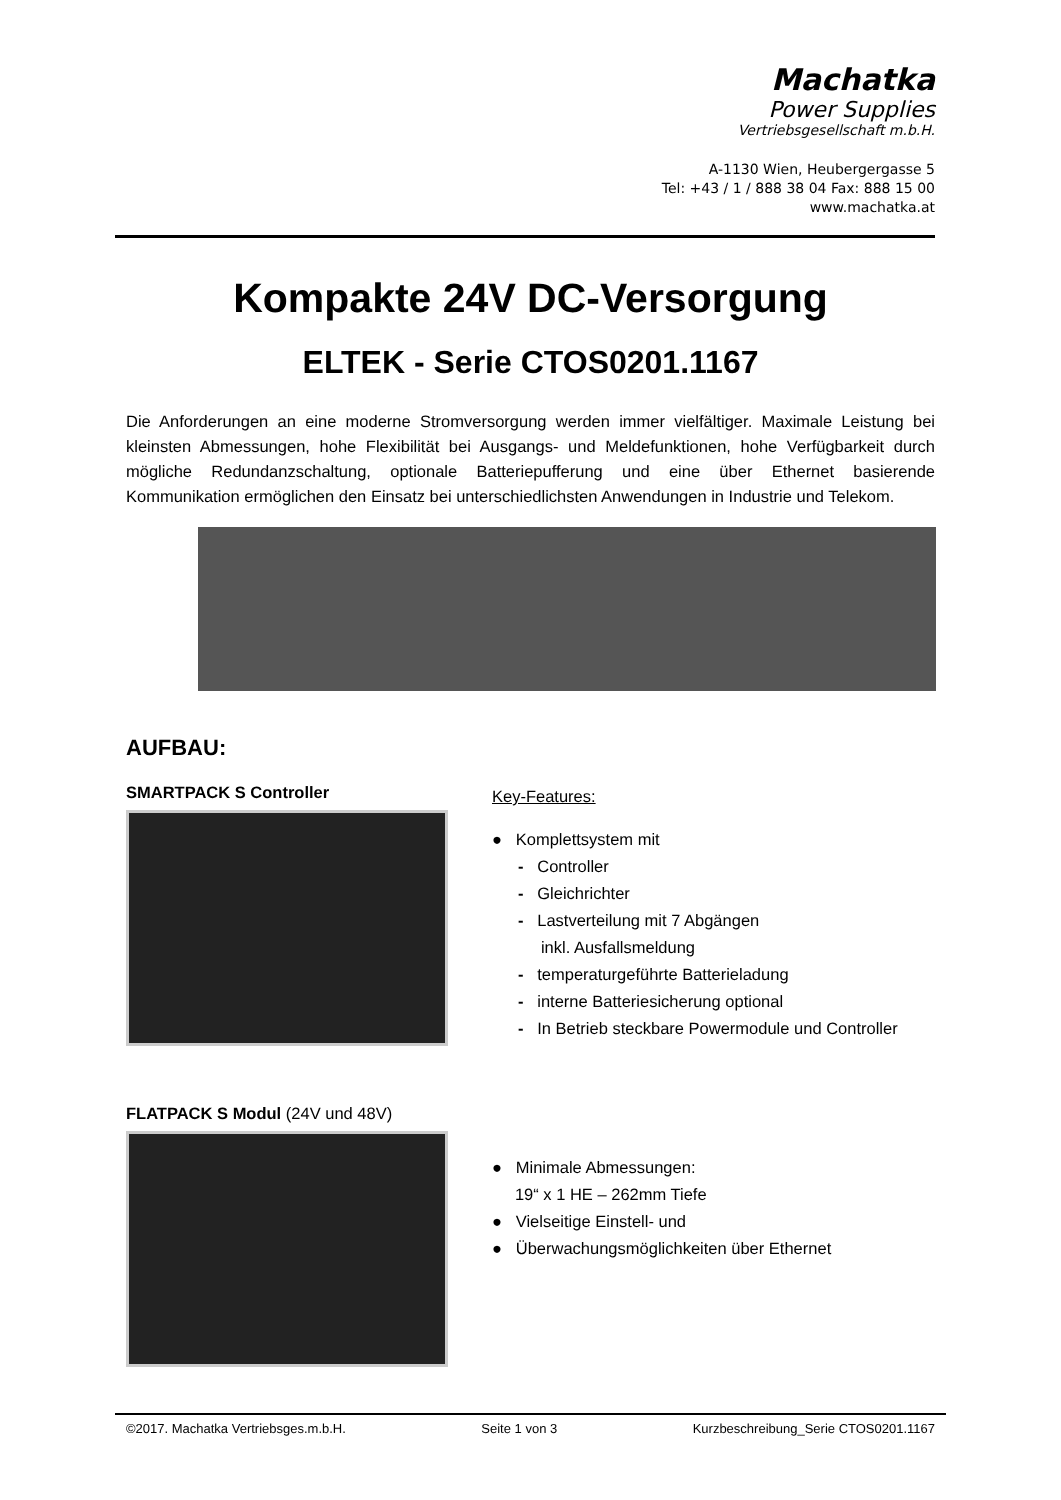Machatka
Power Supplies
Vertriebsgesellschaft m.b.H.
A-1130 Wien, Heubergergasse 5
Tel: +43 / 1 / 888 38 04 Fax: 888 15 00
www.machatka.at
Kompakte 24V DC-Versorgung
ELTEK - Serie CTOS0201.1167
Die Anforderungen an eine moderne Stromversorgung werden immer vielfältiger. Maximale Leistung bei kleinsten Abmessungen, hohe Flexibilität bei Ausgangs- und Meldefunktionen, hohe Verfügbarkeit durch mögliche Redundanzschaltung, optionale Batteriepufferung und eine über Ethernet basierende Kommunikation ermöglichen den Einsatz bei unterschiedlichsten Anwendungen in Industrie und Telekom.
AUFBAU:
SMARTPACK S Controller
Key-Features:
● Komplettsystem mit
- Controller
- Gleichrichter
- Lastverteilung mit 7 Abgängen
inkl. Ausfallsmeldung
- temperaturgeführte Batterieladung
- interne Batteriesicherung optional
- In Betrieb steckbare Powermodule und Controller
FLATPACK S Modul (24V und 48V)
● Minimale Abmessungen:
19“ x 1 HE – 262mm Tiefe
● Vielseitige Einstell- und
● Überwachungsmöglichkeiten über Ethernet
©2017. Machatka Vertriebsges.m.b.H. Seite 1 von 3 Kurzbeschreibung_Serie CTOS0201.1167